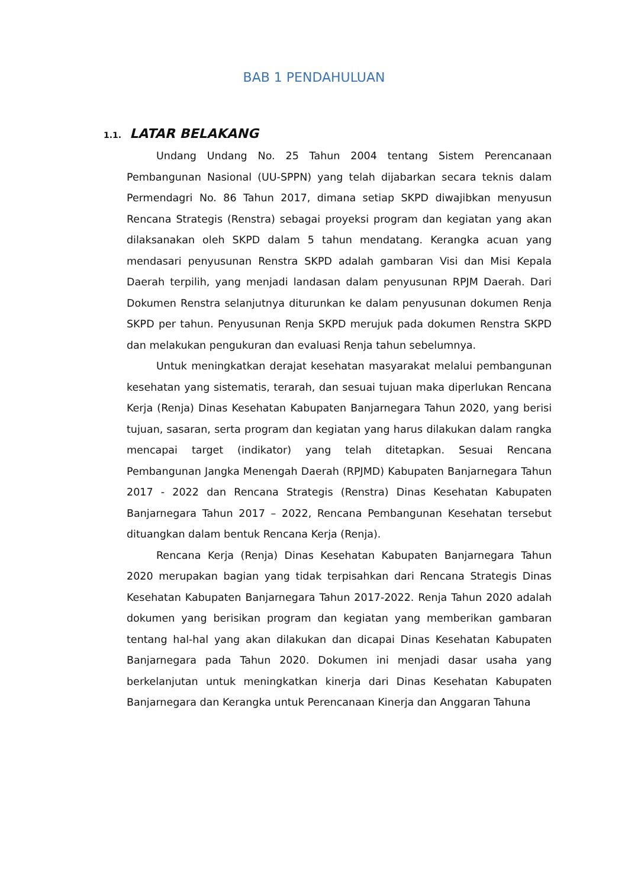BAB 1 PENDAHULUAN
1.1. LATAR BELAKANG
Undang Undang No. 25 Tahun 2004 tentang Sistem Perencanaan Pembangunan Nasional (UU-SPPN) yang telah dijabarkan secara teknis dalam Permendagri No. 86 Tahun 2017, dimana setiap SKPD diwajibkan menyusun Rencana Strategis (Renstra) sebagai proyeksi program dan kegiatan yang akan dilaksanakan oleh SKPD dalam 5 tahun mendatang. Kerangka acuan yang mendasari penyusunan Renstra SKPD adalah gambaran Visi dan Misi Kepala Daerah terpilih, yang menjadi landasan dalam penyusunan RPJM Daerah. Dari Dokumen Renstra selanjutnya diturunkan ke dalam penyusunan dokumen Renja SKPD per tahun. Penyusunan Renja SKPD merujuk pada dokumen Renstra SKPD dan melakukan pengukuran dan evaluasi Renja tahun sebelumnya.
Untuk meningkatkan derajat kesehatan masyarakat melalui pembangunan kesehatan yang sistematis, terarah, dan sesuai tujuan maka diperlukan Rencana Kerja (Renja) Dinas Kesehatan Kabupaten Banjarnegara Tahun 2020, yang berisi tujuan, sasaran, serta program dan kegiatan yang harus dilakukan dalam rangka mencapai target (indikator) yang telah ditetapkan. Sesuai Rencana Pembangunan Jangka Menengah Daerah (RPJMD) Kabupaten Banjarnegara Tahun 2017 - 2022 dan Rencana Strategis (Renstra) Dinas Kesehatan Kabupaten Banjarnegara Tahun 2017 – 2022, Rencana Pembangunan Kesehatan tersebut dituangkan dalam bentuk Rencana Kerja (Renja).
Rencana Kerja (Renja) Dinas Kesehatan Kabupaten Banjarnegara Tahun 2020 merupakan bagian yang tidak terpisahkan dari Rencana Strategis Dinas Kesehatan Kabupaten Banjarnegara Tahun 2017-2022. Renja Tahun 2020 adalah dokumen yang berisikan program dan kegiatan yang memberikan gambaran tentang hal-hal yang akan dilakukan dan dicapai Dinas Kesehatan Kabupaten Banjarnegara pada Tahun 2020. Dokumen ini menjadi dasar usaha yang berkelanjutan untuk meningkatkan kinerja dari Dinas Kesehatan Kabupaten Banjarnegara dan Kerangka untuk Perencanaan Kinerja dan Anggaran Tahuna